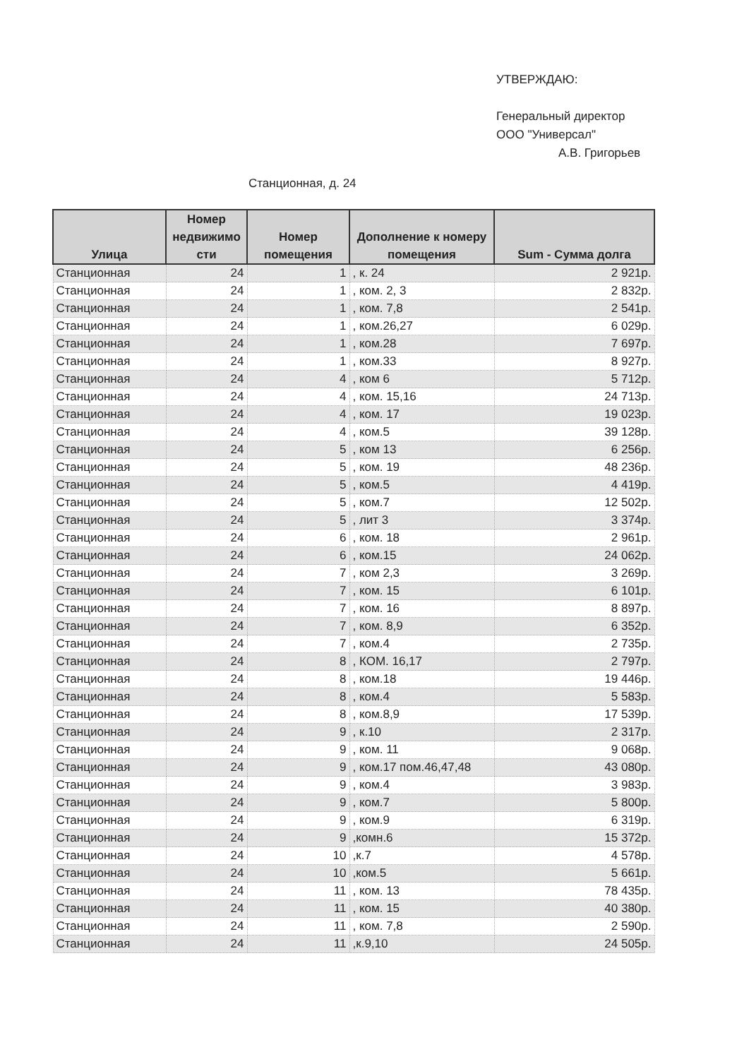УТВЕРЖДАЮ:
Генеральный директор
ООО "Универсал"
А.В. Григорьев
Станционная, д. 24
| Улица | Номер недвижимо сти | Номер помещения | Дополнение к номеру помещения | Sum - Сумма долга |
| --- | --- | --- | --- | --- |
| Станционная | 24 | 1 | , к. 24 | 2 921р. |
| Станционная | 24 | 1 | , ком. 2, 3 | 2 832р. |
| Станционная | 24 | 1 | , ком. 7,8 | 2 541р. |
| Станционная | 24 | 1 | , ком.26,27 | 6 029р. |
| Станционная | 24 | 1 | , ком.28 | 7 697р. |
| Станционная | 24 | 1 | , ком.33 | 8 927р. |
| Станционная | 24 | 4 | , ком 6 | 5 712р. |
| Станционная | 24 | 4 | , ком. 15,16 | 24 713р. |
| Станционная | 24 | 4 | , ком. 17 | 19 023р. |
| Станционная | 24 | 4 | , ком.5 | 39 128р. |
| Станционная | 24 | 5 | , ком 13 | 6 256р. |
| Станционная | 24 | 5 | , ком. 19 | 48 236р. |
| Станционная | 24 | 5 | , ком.5 | 4 419р. |
| Станционная | 24 | 5 | , ком.7 | 12 502р. |
| Станционная | 24 | 5 | , лит 3 | 3 374р. |
| Станционная | 24 | 6 | , ком. 18 | 2 961р. |
| Станционная | 24 | 6 | , ком.15 | 24 062р. |
| Станционная | 24 | 7 | , ком 2,3 | 3 269р. |
| Станционная | 24 | 7 | , ком. 15 | 6 101р. |
| Станционная | 24 | 7 | , ком. 16 | 8 897р. |
| Станционная | 24 | 7 | , ком. 8,9 | 6 352р. |
| Станционная | 24 | 7 | , ком.4 | 2 735р. |
| Станционная | 24 | 8 | , КОМ. 16,17 | 2 797р. |
| Станционная | 24 | 8 | , ком.18 | 19 446р. |
| Станционная | 24 | 8 | , ком.4 | 5 583р. |
| Станционная | 24 | 8 | , ком.8,9 | 17 539р. |
| Станционная | 24 | 9 | , к.10 | 2 317р. |
| Станционная | 24 | 9 | , ком. 11 | 9 068р. |
| Станционная | 24 | 9 | , ком.17 пом.46,47,48 | 43 080р. |
| Станционная | 24 | 9 | , ком.4 | 3 983р. |
| Станционная | 24 | 9 | , ком.7 | 5 800р. |
| Станционная | 24 | 9 | , ком.9 | 6 319р. |
| Станционная | 24 | 9 | ,комн.6 | 15 372р. |
| Станционная | 24 | 10 | ,к.7 | 4 578р. |
| Станционная | 24 | 10 | ,ком.5 | 5 661р. |
| Станционная | 24 | 11 | , ком. 13 | 78 435р. |
| Станционная | 24 | 11 | , ком. 15 | 40 380р. |
| Станционная | 24 | 11 | , ком. 7,8 | 2 590р. |
| Станционная | 24 | 11 | ,к.9,10 | 24 505р. |